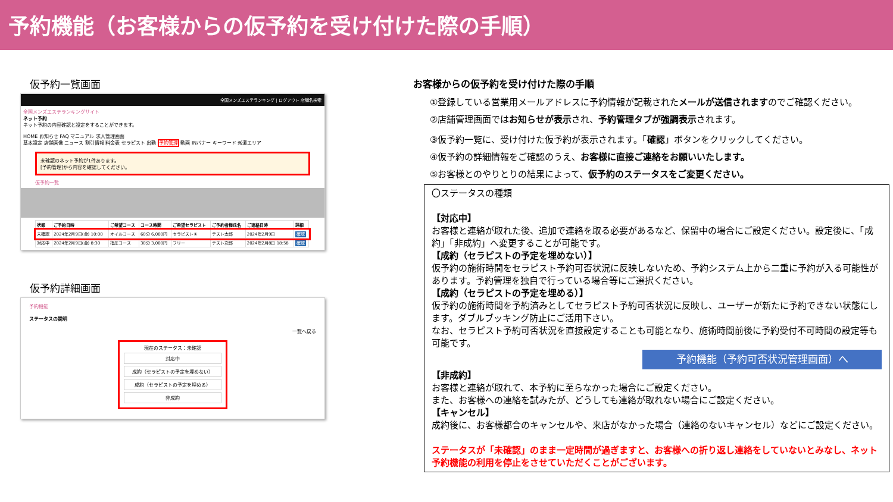予約機能（お客様からの仮予約を受け付けた際の手順）
仮予約一覧画面
全国メンズエステランキング | ログアウト 店舗名検索
全国メンズエステランキングサイト
ネット予約
ネット予約の内容確認と設定をすることができます。
HOME お知らせ FAQ マニュアル 求人管理画面
基本設定 店舗画像 ニュース 割引情報 料金表 セラピスト 出勤 予約管理 動画 INバナー キーワード 派遣エリア
未確認のネット予約が1件あります。
[予約管理]から内容を確認してください。
仮予約一覧
| 状態 | ご予約日時 | ご希望コース | コース時間 | ご希望セラピスト | ご予約者様氏名 | ご連絡日時 | 詳細 |
| --- | --- | --- | --- | --- | --- | --- | --- |
| 未確認 | 2024年2月9日(金) 10:00 | オイルコース | 60分 6,000円 | セラピスト① | テスト太郎 | 2024年2月9日 | 確認 |
| 対応中 | 2024年2月9日(金) 8:30 | 指圧コース | 30分 3,000円 | フリー | テスト次郎 | 2024年2月8日 18:58 | 確認 |
仮予約詳細画面
予約機能
ステータスの説明
一覧へ戻る
現在のステータス：未確認
対応中
成約（セラピストの予定を埋めない）
成約（セラピストの予定を埋める）
非成約
お客様からの仮予約を受け付けた際の手順
①登録している営業用メールアドレスに予約情報が記載されたメールが送信されますのでご確認ください。
②店舗管理画面ではお知らせが表示され、予約管理タブが強調表示されます。
③仮予約一覧に、受け付けた仮予約が表示されます。「確認」ボタンをクリックしてください。
④仮予約の詳細情報をご確認のうえ、お客様に直接ご連絡をお願いいたします。
⑤お客様とのやりとりの結果によって、仮予約のステータスをご変更ください。
〇ステータスの種類
【対応中】
お客様と連絡が取れた後、追加で連絡を取る必要があるなど、保留中の場合にご設定ください。設定後に、「成約」「非成約」へ変更することが可能です。
【成約（セラピストの予定を埋めない）】
仮予約の施術時間をセラピスト予約可否状況に反映しないため、予約システム上から二重に予約が入る可能性があります。予約管理を独自で行っている場合等にご選択ください。
【成約（セラピストの予定を埋める）】
仮予約の施術時間を予約済みとしてセラピスト予約可否状況に反映し、ユーザーが新たに予約できない状態にします。ダブルブッキング防止にご活用下さい。
なお、セラピスト予約可否状況を直接設定することも可能となり、施術時間前後に予約受付不可時間の設定等も可能です。
予約機能（予約可否状況管理画面）へ
【非成約】
お客様と連絡が取れて、本予約に至らなかった場合にご設定ください。
また、お客様への連絡を試みたが、どうしても連絡が取れない場合にご設定ください。
【キャンセル】
成約後に、お客様都合のキャンセルや、来店がなかった場合（連絡のないキャンセル）などにご設定ください。
ステータスが「未確認」のまま一定時間が過ぎますと、お客様への折り返し連絡をしていないとみなし、ネット予約機能の利用を停止をさせていただくことがございます。